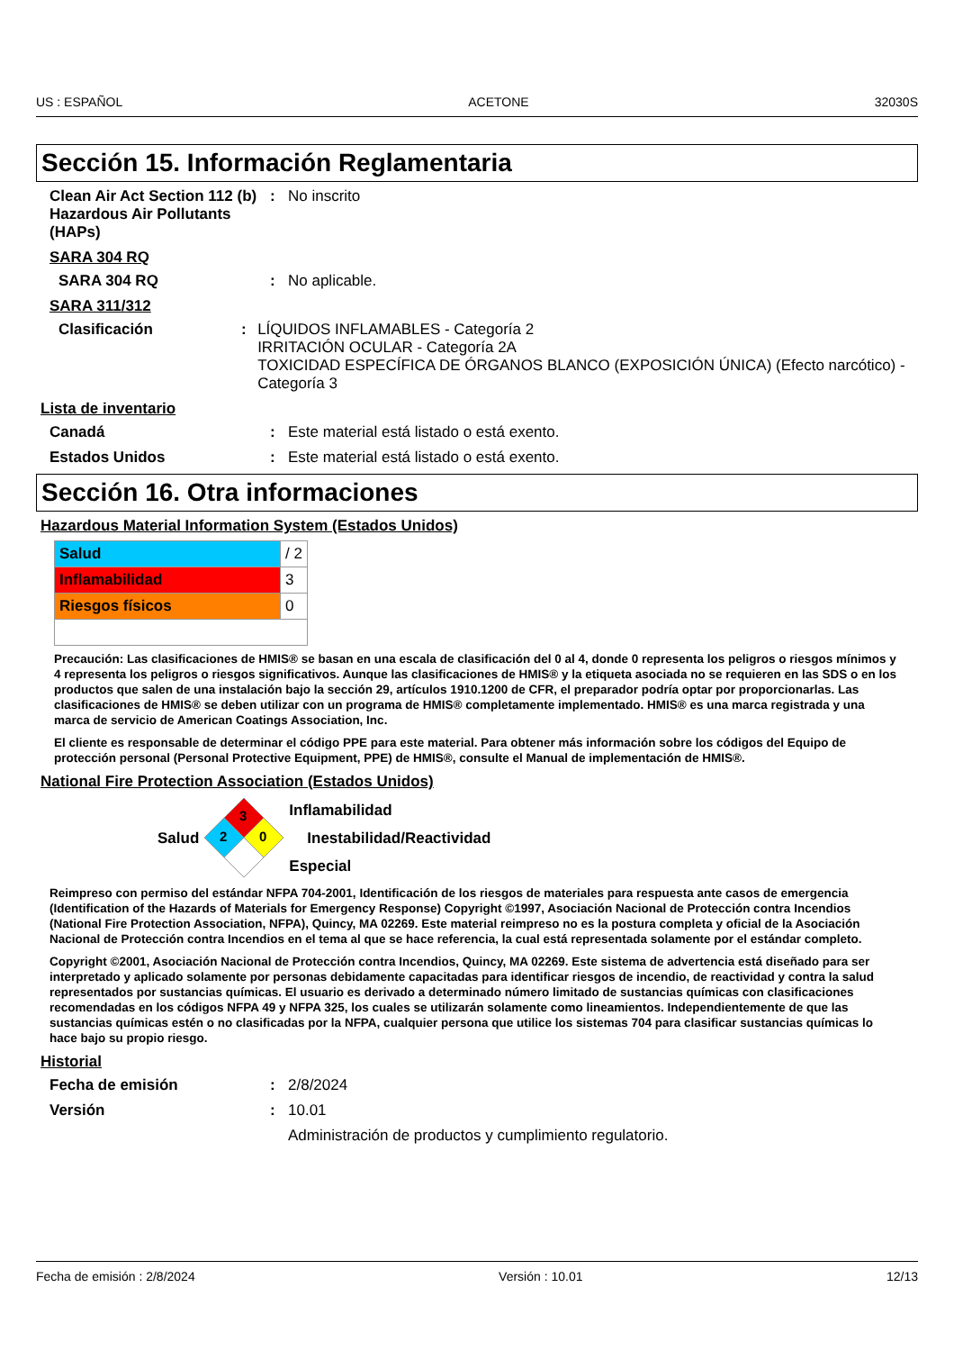US : ESPAÑOL ACETONE 32030S
Sección 15. Información Reglamentaria
Clean Air Act Section 112 (b) Hazardous Air Pollutants (HAPs)
: No inscrito
SARA 304 RQ
SARA 304 RQ : No aplicable.
SARA 311/312
Clasificación : LÍQUIDOS INFLAMABLES - Categoría 2
IRRITACIÓN OCULAR - Categoría 2A
TOXICIDAD ESPECÍFICA DE ÓRGANOS BLANCO (EXPOSICIÓN ÚNICA) (Efecto narcótico) - Categoría 3
Lista de inventario
Canadá : Este material está listado o está exento.
Estados Unidos : Este material está listado o está exento.
Sección 16. Otra informaciones
Hazardous Material Information System (Estados Unidos)
| Salud | / 2 |
| Inflamabilidad | 3 |
| Riesgos físicos | 0 |
Precaución: Las clasificaciones de HMIS® se basan en una escala de clasificación del 0 al 4, donde 0 representa los peligros o riesgos mínimos y 4 representa los peligros o riesgos significativos. Aunque las clasificaciones de HMIS® y la etiqueta asociada no se requieren en las SDS o en los productos que salen de una instalación bajo la sección 29, artículos 1910.1200 de CFR, el preparador podría optar por proporcionarlas. Las clasificaciones de HMIS® se deben utilizar con un programa de HMIS® completamente implementado. HMIS® es una marca registrada y una marca de servicio de American Coatings Association, Inc.
El cliente es responsable de determinar el código PPE para este material. Para obtener más información sobre los códigos del Equipo de protección personal (Personal Protective Equipment, PPE) de HMIS®, consulte el Manual de implementación de HMIS®.
National Fire Protection Association (Estados Unidos)
Salud
3
2
0
Inflamabilidad
Inestabilidad/Reactividad
Especial
Reimpreso con permiso del estándar NFPA 704-2001, Identificación de los riesgos de materiales para respuesta ante casos de emergencia (Identification of the Hazards of Materials for Emergency Response) Copyright ©1997, Asociación Nacional de Protección contra Incendios (National Fire Protection Association, NFPA), Quincy, MA 02269. Este material reimpreso no es la postura completa y oficial de la Asociación Nacional de Protección contra Incendios en el tema al que se hace referencia, la cual está representada solamente por el estándar completo.
Copyright ©2001, Asociación Nacional de Protección contra Incendios, Quincy, MA 02269. Este sistema de advertencia está diseñado para ser interpretado y aplicado solamente por personas debidamente capacitadas para identificar riesgos de incendio, de reactividad y contra la salud representados por sustancias químicas. El usuario es derivado a determinado número limitado de sustancias químicas con clasificaciones recomendadas en los códigos NFPA 49 y NFPA 325, los cuales se utilizarán solamente como lineamientos. Independientemente de que las sustancias químicas estén o no clasificadas por la NFPA, cualquier persona que utilice los sistemas 704 para clasificar sustancias químicas lo hace bajo su propio riesgo.
Historial
Fecha de emisión : 2/8/2024
Versión : 10.01
Administración de productos y cumplimiento regulatorio.
Fecha de emisión : 2/8/2024 Versión : 10.01 12/13